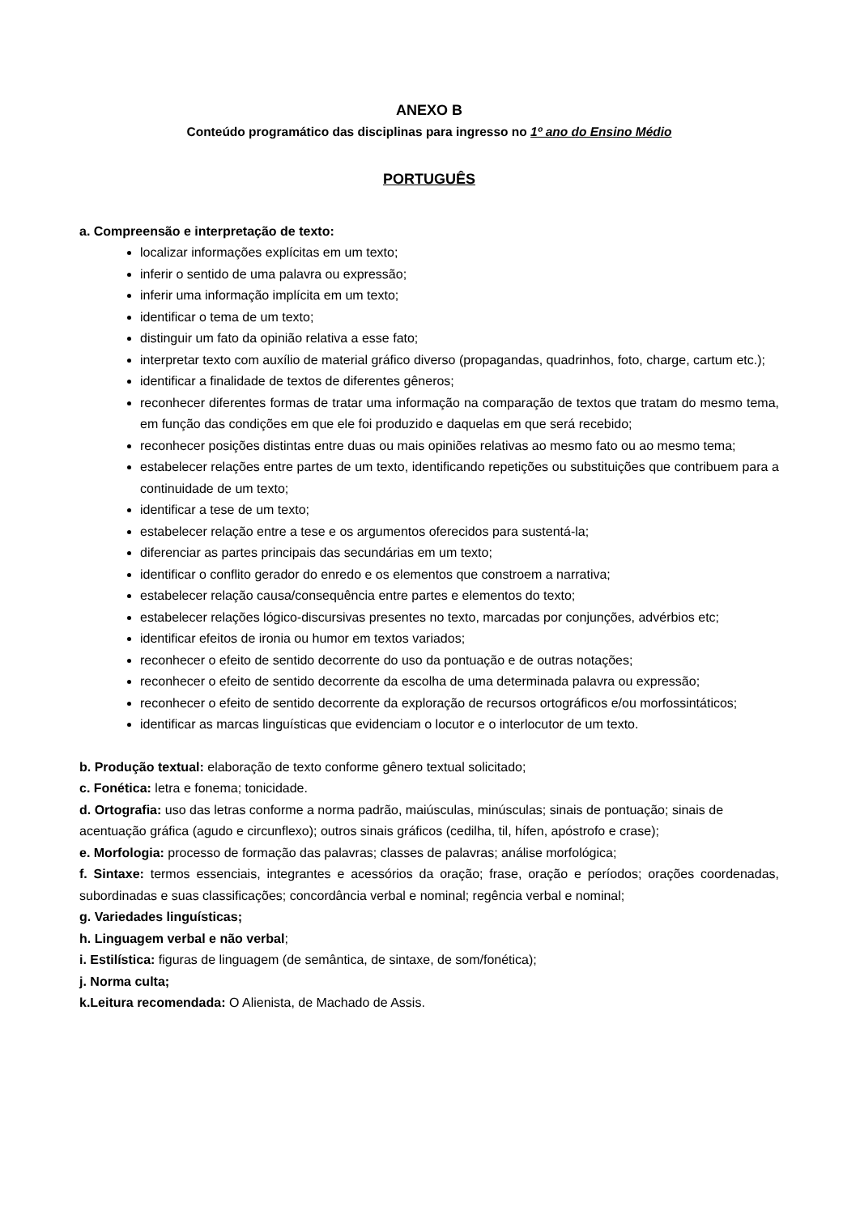ANEXO B
Conteúdo programático das disciplinas para ingresso no 1º ano do Ensino Médio
PORTUGUÊS
a. Compreensão e interpretação de texto:
localizar informações explícitas em um texto;
inferir o sentido de uma palavra ou expressão;
inferir uma informação implícita em um texto;
identificar o tema de um texto;
distinguir um fato da opinião relativa a esse fato;
interpretar texto com auxílio de material gráfico diverso (propagandas, quadrinhos, foto, charge, cartum etc.);
identificar a finalidade de textos de diferentes gêneros;
reconhecer diferentes formas de tratar uma informação na comparação de textos que tratam do mesmo tema, em função das condições em que ele foi produzido e daquelas em que será recebido;
reconhecer posições distintas entre duas ou mais opiniões relativas ao mesmo fato ou ao mesmo tema;
estabelecer relações entre partes de um texto, identificando repetições ou substituições que contribuem para a continuidade de um texto;
identificar a tese de um texto;
estabelecer relação entre a tese e os argumentos oferecidos para sustentá-la;
diferenciar as partes principais das secundárias em um texto;
identificar o conflito gerador do enredo e os elementos que constroem a narrativa;
estabelecer relação causa/consequência entre partes e elementos do texto;
estabelecer relações lógico-discursivas presentes no texto, marcadas por conjunções, advérbios etc;
identificar efeitos de ironia ou humor em textos variados;
reconhecer o efeito de sentido decorrente do uso da pontuação e de outras notações;
reconhecer o efeito de sentido decorrente da escolha de uma determinada palavra ou expressão;
reconhecer o efeito de sentido decorrente da exploração de recursos ortográficos e/ou morfossintáticos;
identificar as marcas linguísticas que evidenciam o locutor e o interlocutor de um texto.
b. Produção textual: elaboração de texto conforme gênero textual solicitado;
c. Fonética: letra e fonema; tonicidade.
d. Ortografia: uso das letras conforme a norma padrão, maiúsculas, minúsculas; sinais de pontuação; sinais de acentuação gráfica (agudo e circunflexo); outros sinais gráficos (cedilha, til, hífen, apóstrofo e crase);
e. Morfologia: processo de formação das palavras; classes de palavras; análise morfológica;
f. Sintaxe: termos essenciais, integrantes e acessórios da oração; frase, oração e períodos; orações coordenadas, subordinadas e suas classificações; concordância verbal e nominal; regência verbal e nominal;
g. Variedades linguísticas;
h. Linguagem verbal e não verbal;
i. Estilística: figuras de linguagem (de semântica, de sintaxe, de som/fonética);
j. Norma culta;
k.Leitura recomendada: O Alienista, de Machado de Assis.